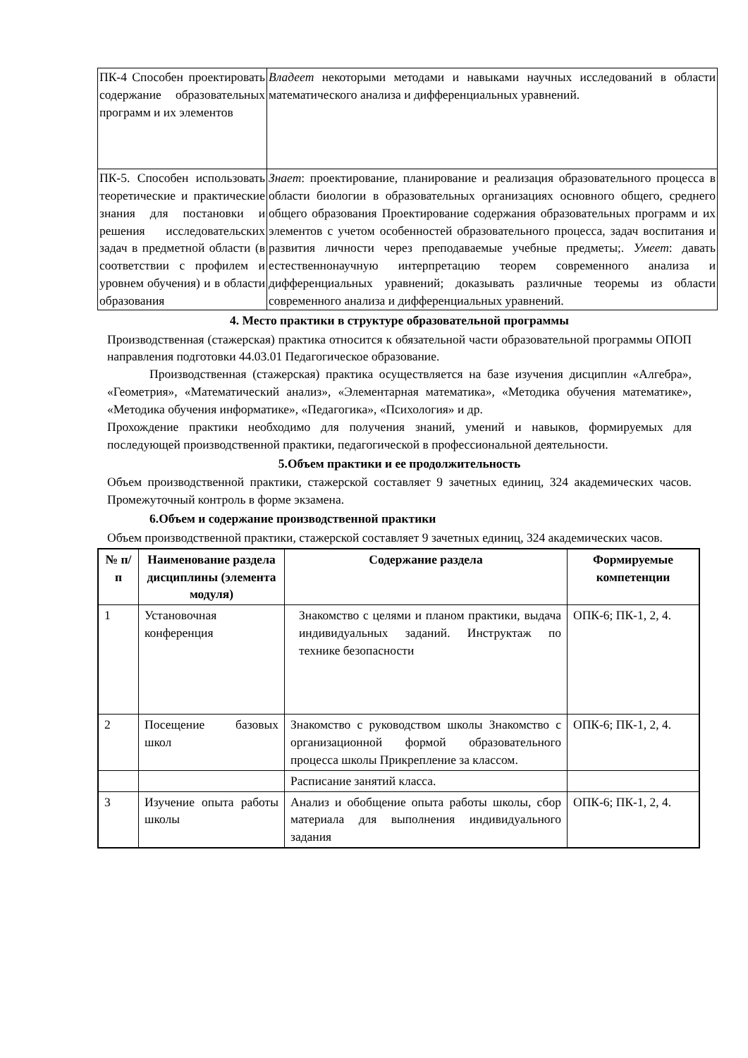| ПК-4 Способен проектировать содержание образовательных программ и их элементов | Владеет некоторыми методами и навыками научных исследований в области математического анализа и дифференциальных уравнений. |
| ПК-5. Способен использовать теоретические и практические знания для постановки и решения исследовательских задач в предметной области (в соответствии с профилем и уровнем обучения) и в области образования | Знает : проектирование, планирование и реализация образовательного процесса в области биологии в образовательных организациях основного общего, среднего общего образования Проектирование содержания образовательных программ и их элементов с учетом особенностей образовательного процесса, задач воспитания и развития личности через преподаваемые учебные предметы;. Умеет : давать естественнонаучную интерпретацию теорем современного анализа и дифференциальных уравнений; доказывать различные теоремы из области современного анализа и дифференциальных уравнений. |
4. Место практики в структуре образовательной программы
Производственная (стажерская) практика относится к обязательной части образовательной программы ОПОП направления подготовки 44.03.01 Педагогическое образование.
Производственная (стажерская) практика осуществляется на базе изучения дисциплин «Алгебра», «Геометрия», «Математический анализ», «Элементарная математика», «Методика обучения математике», «Методика обучения информатике», «Педагогика», «Психология» и др.
Прохождение практики необходимо для получения знаний, умений и навыков, формируемых для последующей производственной практики, педагогической в профессиональной деятельности.
5.Объем практики и ее продолжительность
Объем производственной практики, стажерской составляет 9 зачетных единиц, 324 академических часов. Промежуточный контроль в форме экзамена.
6.Объем и содержание производственной практики
Объем производственной практики, стажерской составляет 9 зачетных единиц, 324 академических часов.
| № п/п | Наименование раздела дисциплины (элемента модуля) | Содержание раздела | Формируемые компетенции |
| --- | --- | --- | --- |
| 1 | Установочная конференция | Знакомство с целями и планом практики, выдача индивидуальных заданий. Инструктаж по технике безопасности | ОПК-6; ПК-1, 2, 4. |
| 2 | Посещение базовых школ | Знакомство с руководством школы Знакомство с организационной формой образовательного процесса школы Прикрепление за классом. | ОПК-6; ПК-1, 2, 4. |
| | | Расписание занятий класса. | |
| 3 | Изучение опыта работы школы | Анализ и обобщение опыта работы школы, сбор материала для выполнения индивидуального задания | ОПК-6; ПК-1, 2, 4. |